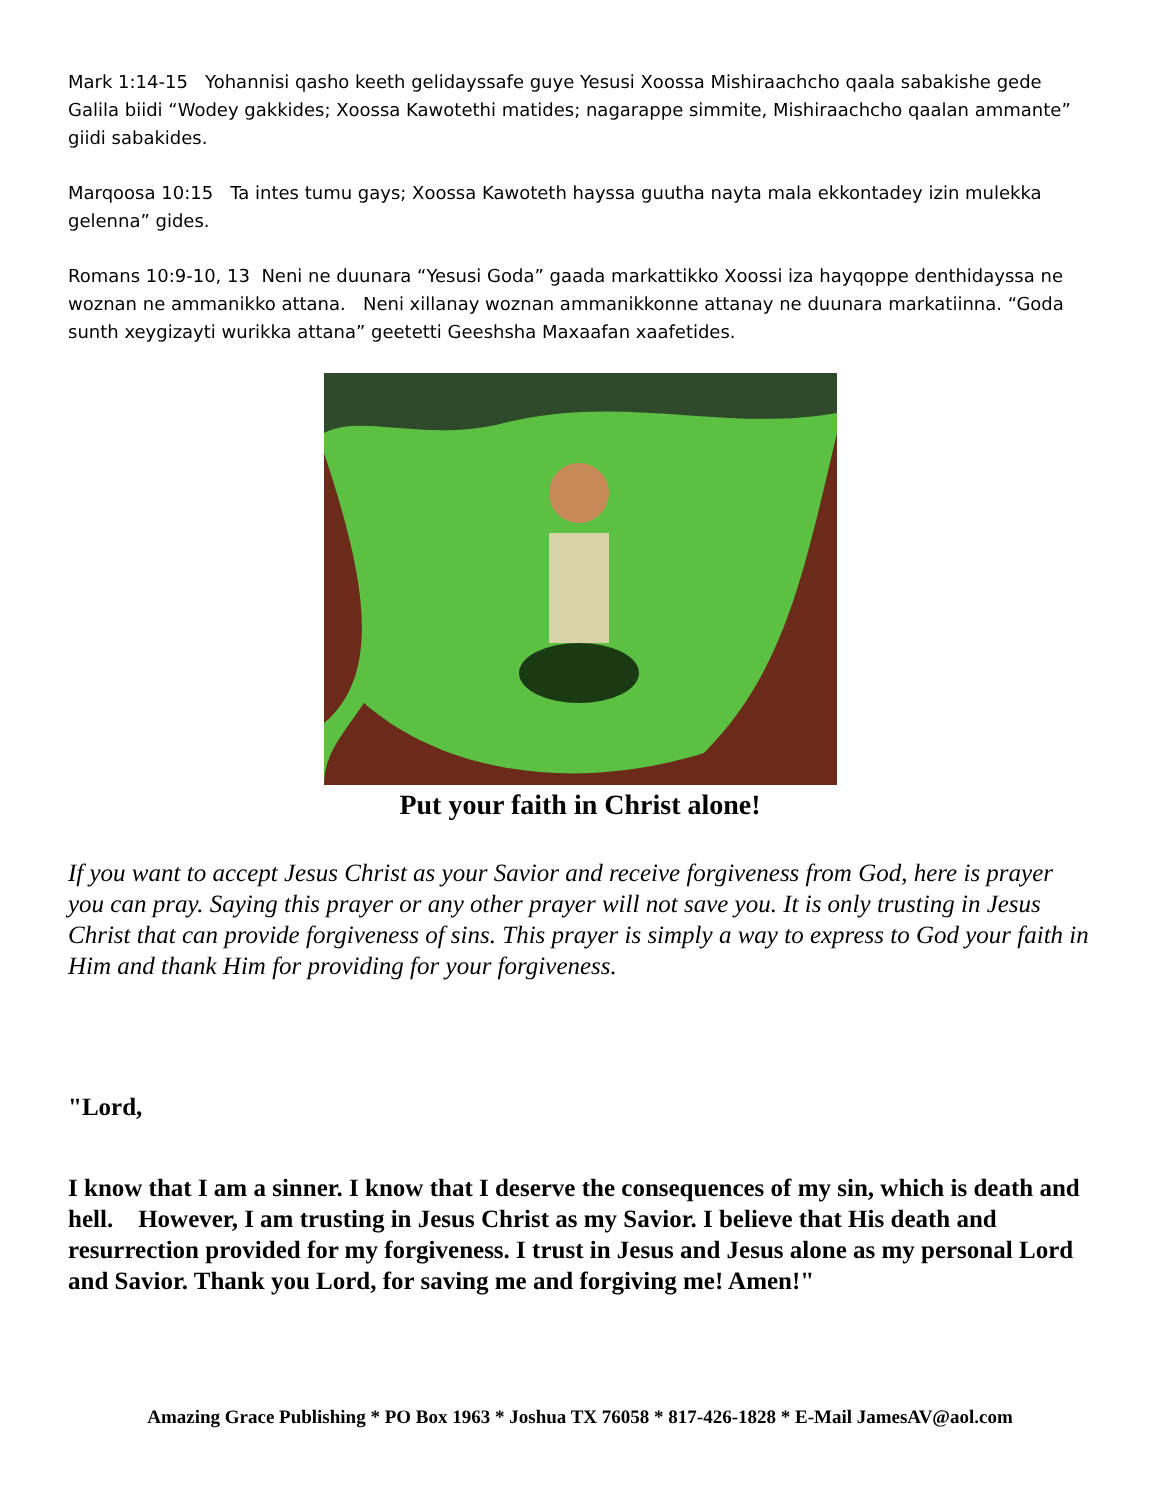Mark 1:14-15 Yohannisi qasho keeth gelidayssafe guye Yesusi Xoossa Mishiraachcho qaala sabakishe gede Galila biidi “Wodey gakkides; Xoossa Kawotethi matides; nagarappe simmite, Mishiraachcho qaalan ammante” giidi sabakides.
Marqoosa 10:15 Ta intes tumu gays; Xoossa Kawoteth hayssa guutha nayta mala ekkontadey izin mulekka gelenna” gides.
Romans 10:9-10, 13 Neni ne duunara “Yesusi Goda” gaada markattikko Xoossi iza hayqoppe denthidayssa ne woznan ne ammanikko attana. Neni xillanay woznan ammanikkonne attanay ne duunara markatiinna. “Goda sunth xeygizayti wurikka attana” geetetti Geeshsha Maxaafan xaafetides.
Put your faith in Christ alone!
If you want to accept Jesus Christ as your Savior and receive forgiveness from God, here is prayer you can pray. Saying this prayer or any other prayer will not save you. It is only trusting in Jesus Christ that can provide forgiveness of sins. This prayer is simply a way to express to God your faith in Him and thank Him for providing for your forgiveness.
"Lord,
I know that I am a sinner. I know that I deserve the consequences of my sin, which is death and hell. However, I am trusting in Jesus Christ as my Savior. I believe that His death and resurrection provided for my forgiveness. I trust in Jesus and Jesus alone as my personal Lord and Savior. Thank you Lord, for saving me and forgiving me! Amen!"
Amazing Grace Publishing * PO Box 1963 * Joshua TX 76058 * 817-426-1828 * E-Mail JamesAV@aol.com